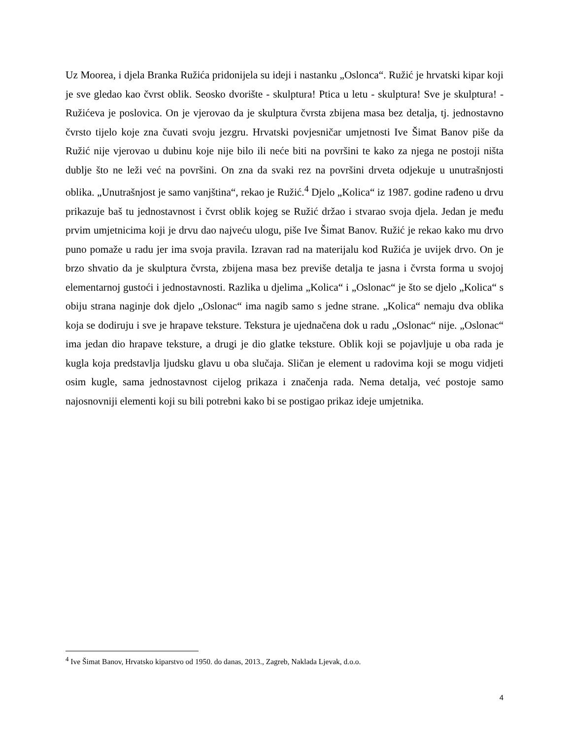Uz Moorea, i djela Branka Ružića pridonijela su ideji i nastanku „Oslonca“. Ružić je hrvatski kipar koji je sve gledao kao čvrst oblik. Seosko dvorište - skulptura! Ptica u letu - skulptura! Sve je skulptura! - Ružićeva je poslovica. On je vjerovao da je skulptura čvrsta zbijena masa bez detalja, tj. jednostavno čvrsto tijelo koje zna čuvati svoju jezgru. Hrvatski povjesničar umjetnosti Ive Šimat Banov piše da Ružić nije vjerovao u dubinu koje nije bilo ili neće biti na površini te kako za njega ne postoji ništa dublje što ne leži već na površini. On zna da svaki rez na površini drveta odjekuje u unutrašnjosti oblika. „Unutrašnjost je samo vanjština“, rekao je Ružić.<sup>4</sup> Djelo „Kolica“ iz 1987. godine rađeno u drvu prikazuje baš tu jednostavnost i čvrst oblik kojeg se Ružić držao i stvarao svoja djela. Jedan je među prvim umjetnicima koji je drvu dao najveću ulogu, piše Ive Šimat Banov. Ružić je rekao kako mu drvo puno pomaže u radu jer ima svoja pravila. Izravan rad na materijalu kod Ružića je uvijek drvo. On je brzo shvatio da je skulptura čvrsta, zbijena masa bez previše detalja te jasna i čvrsta forma u svojoj elementarnoj gustoći i jednostavnosti. Razlika u djelima „Kolica“ i „Oslonac“ je što se djelo „Kolica“ s obiju strana naginje dok djelo „Oslonac“ ima nagib samo s jedne strane. „Kolica“ nemaju dva oblika koja se dodiruju i sve je hrapave teksture. Tekstura je ujednačena dok u radu „Oslonac“ nije. „Oslonac“ ima jedan dio hrapave teksture, a drugi je dio glatke teksture. Oblik koji se pojavljuje u oba rada je kugla koja predstavlja ljudsku glavu u oba slučaja. Sličan je element u radovima koji se mogu vidjeti osim kugle, sama jednostavnost cijelog prikaza i značenja rada. Nema detalja, već postoje samo najosnovniji elementi koji su bili potrebni kako bi se postigao prikaz ideje umjetnika.
<sup>4</sup> Ive Šimat Banov, Hrvatsko kiparstvo od 1950. do danas, 2013., Zagreb, Naklada Ljevak, d.o.o.
4